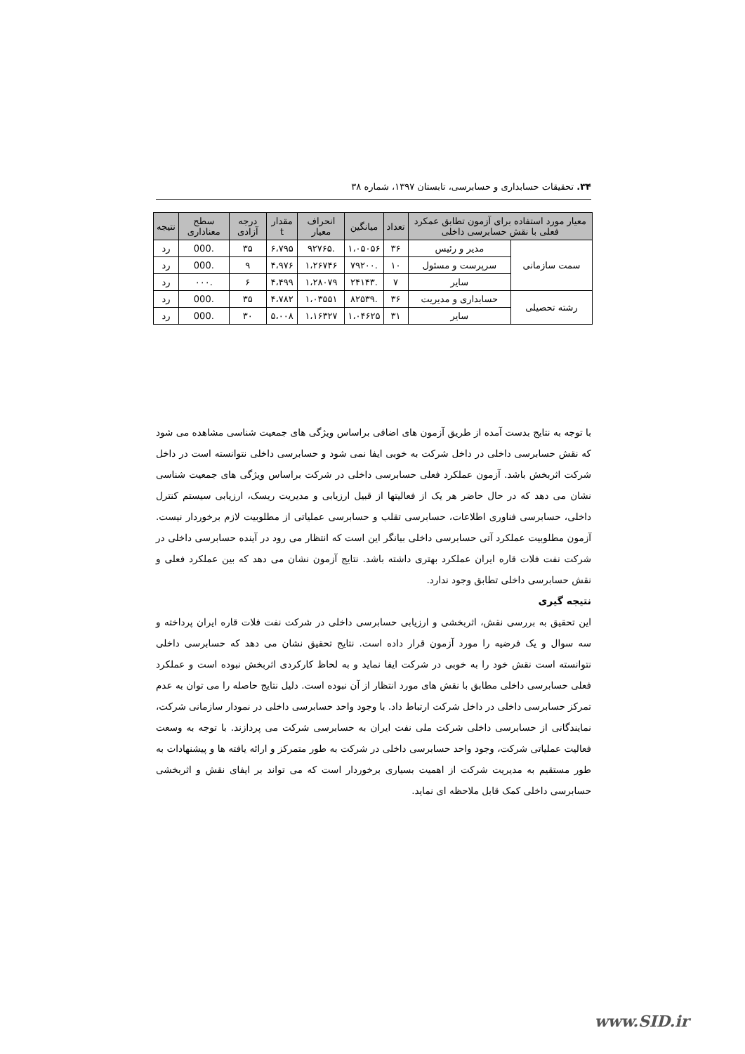۳۴. تحقیقات حسابداری و حسابرسی، تابستان ۱۳۹۷، شماره ۳۸
| معیار مورد استفاده برای آزمون تطابق عمکرد فعلی با نقش حسابرسی داخلی | | تعداد | میانگین | انحراف معیار | مقدار t | درجه آزادی | سطح معناداری | نتیجه |
| --- | --- | --- | --- | --- | --- | --- | --- | --- |
| سمت سازمانی | مدیر و رئیس | ۳۶ | ۱،۰۵۰۵۶ | .۹۲۷۶۵ | ۶،۷۹۵ | ۳۵ | .000 | رد |
| | سرپرست و مسئول | ۱۰ | .۷۹۲۰۰ | ۱،۲۶۷۴۶ | ۴،۹۷۶ | ۹ | .000 | رد |
| | سایر | ۷ | .۲۴۱۴۳ | ۱،۲۸۰۷۹ | ۴،۴۹۹ | ۶ | .۰۰۰ | رد |
| رشته تحصیلی | حسابداری و مدیریت | ۳۶ | .۸۲۵۳۹ | ۱،۰۳۵۵۱ | ۴،۷۸۲ | ۳۵ | .000 | رد |
| | سایر | ۳۱ | ۱،۰۴۶۲۵ | ۱،۱۶۳۲۷ | ۵،۰۰۸ | ۳۰ | .000 | رد |
با توجه به نتایج بدست آمده از طریق آزمون های اضافی براساس ویژگی های جمعیت شناسی مشاهده می شود که نقش حسابرسی داخلی در داخل شرکت به خوبی ایفا نمی شود و حسابرسی داخلی نتوانسته است در داخل شرکت اثربخش باشد. آزمون عملکرد فعلی حسابرسی داخلی در شرکت براساس ویژگی های جمعیت شناسی نشان می دهد که در حال حاضر هر یک از فعالیتها از قبیل ارزیابی و مدیریت ریسک، ارزیابی سیستم کنترل داخلی، حسابرسی فناوری اطلاعات، حسابرسی تقلب و حسابرسی عملیاتی از مطلوبیت لازم برخوردار نیست. آزمون مطلوبیت عملکرد آتی حسابرسی داخلی بیانگر این است که انتظار می رود در آینده حسابرسی داخلی در شرکت نفت فلات قاره ایران عملکرد بهتری داشته باشد. نتایج آزمون نشان می دهد که بین عملکرد فعلی و نقش حسابرسی داخلی تطابق وجود ندارد.
نتیجه گیری
این تحقیق به بررسی نقش، اثربخشی و ارزیابی حسابرسی داخلی در شرکت نفت فلات قاره ایران پرداخته و سه سوال و یک فرضیه را مورد آزمون قرار داده است. نتایج تحقیق نشان می دهد که حسابرسی داخلی نتوانسته است نقش خود را به خوبی در شرکت ایفا نماید و به لحاظ کارکردی اثربخش نبوده است و عملکرد فعلی حسابرسی داخلی مطابق با نقش های مورد انتظار از آن نبوده است. دلیل نتایج حاصله را می توان به عدم تمرکز حسابرسی داخلی در داخل شرکت ارتباط داد. با وجود واحد حسابرسی داخلی در نمودار سازمانی شرکت، نمایندگانی از حسابرسی داخلی شرکت ملی نفت ایران به حسابرسی شرکت می پردازند. با توجه به وسعت فعالیت عملیاتی شرکت، وجود واحد حسابرسی داخلی در شرکت به طور متمرکز و ارائه یافته ها و پیشنهادات به طور مستقیم به مدیریت شرکت از اهمیت بسیاری برخوردار است که می تواند بر ایفای نقش و اثربخشی حسابرسی داخلی کمک قابل ملاحظه ای نماید.
www.SID.ir